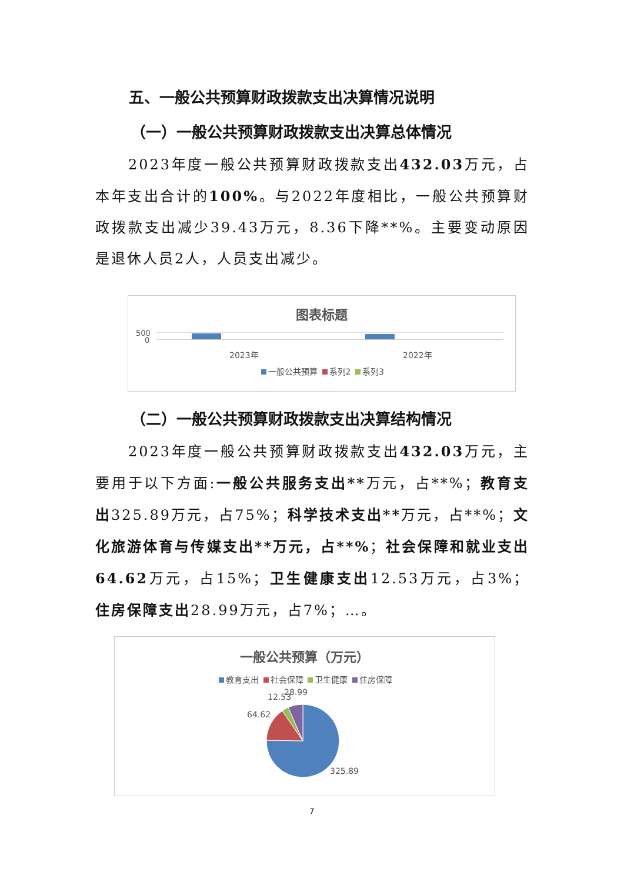五、一般公共预算财政拨款支出决算情况说明
（一）一般公共预算财政拨款支出决算总体情况
2023年度一般公共预算财政拨款支出432.03万元，占本年支出合计的100%。与2022年度相比，一般公共预算财政拨款支出减少39.43万元，8.36下降**%。主要变动原因是退休人员2人，人员支出减少。
图表标题
500
0
2023年 2022年
一般公共预算 系列2 系列3
（二）一般公共预算财政拨款支出决算结构情况
2023年度一般公共预算财政拨款支出432.03万元，主要用于以下方面:一般公共服务支出**万元，占**%；教育支出325.89万元，占75%；科学技术支出**万元，占**%；文化旅游体育与传媒支出**万元，占**%；社会保障和就业支出64.62万元，占15%；卫生健康支出12.53万元，占3%；住房保障支出28.99万元，占7%；…。
一般公共预算（万元）
教育支出 社会保障 卫生健康 住房保障
12.53 28.99
64.62
325.89
7